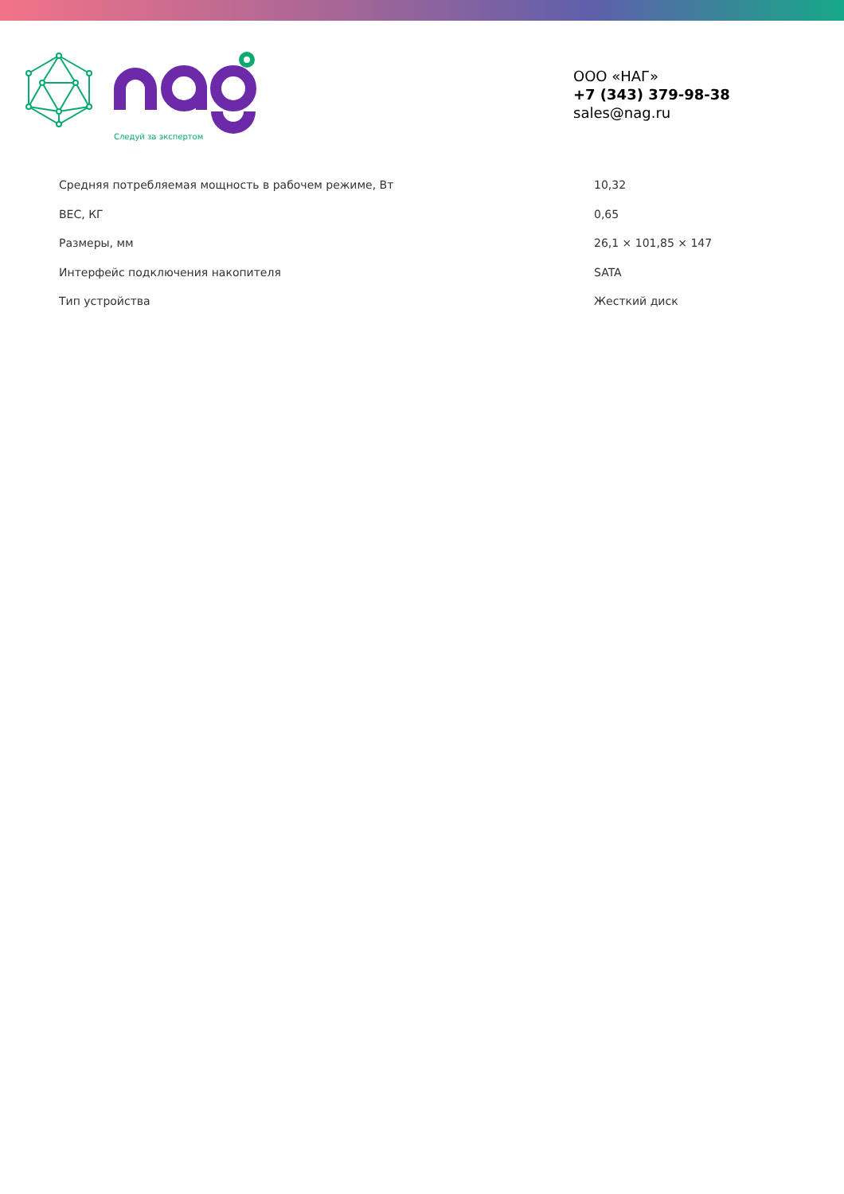Следуй за экспертом
ООО «НАГ»
+7 (343) 379-98-38
sales@nag.ru
| Средняя потребляемая мощность в рабочем режиме, Вт | 10,32 |
| ВЕС, КГ | 0,65 |
| Размеры, мм | 26,1 × 101,85 × 147 |
| Интерфейс подключения накопителя | SATA |
| Тип устройства | Жесткий диск |